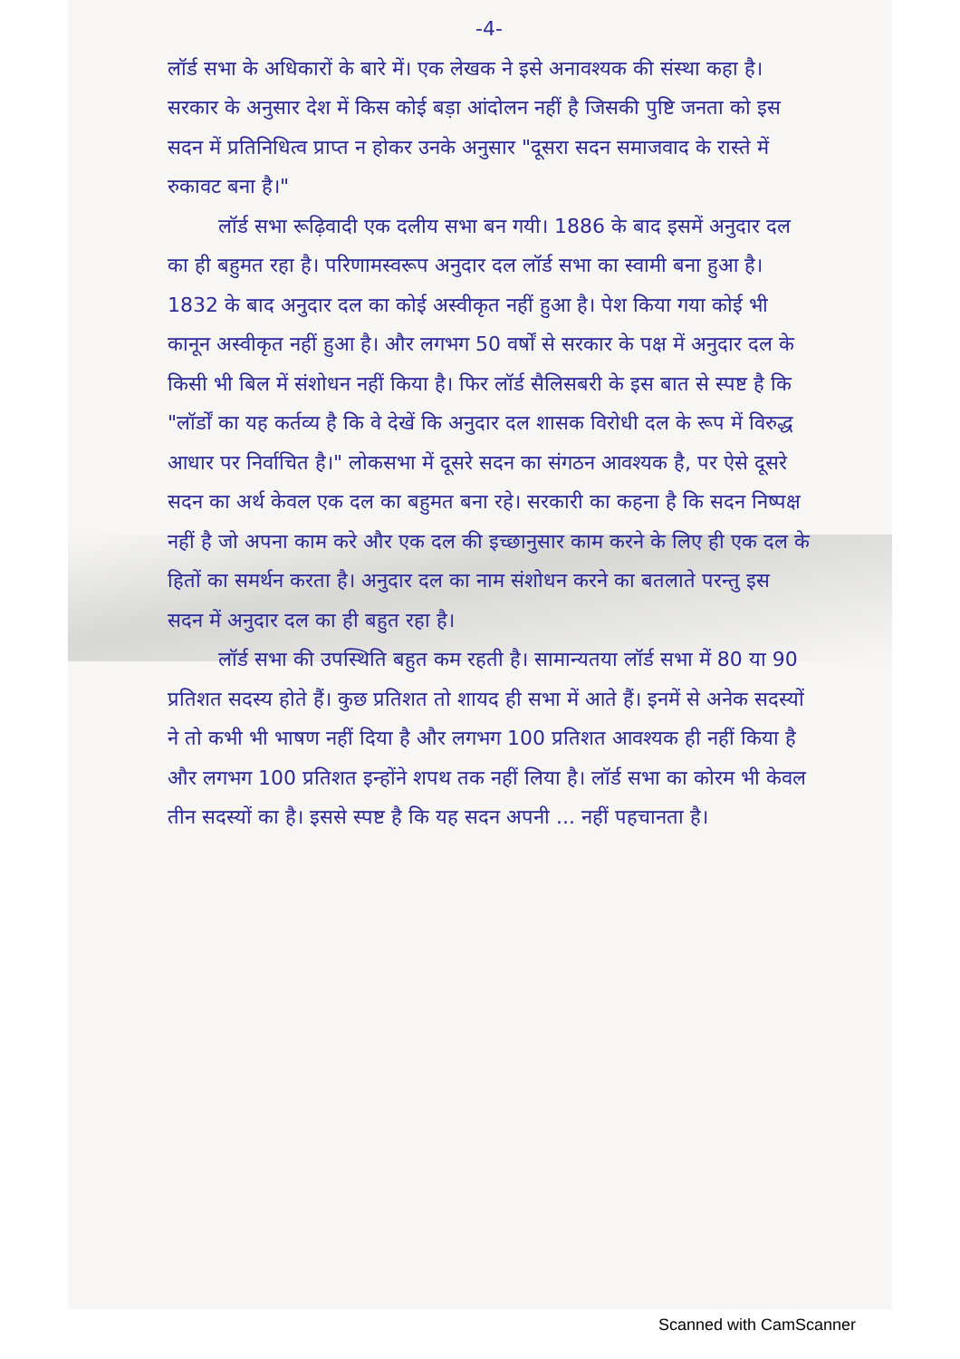-4-
लॉर्ड सभा के अधिकारों के बारे में। एक लेखक ने इसे अनावश्यक की संस्था कहा है। सरकार के अनुसार देश में किस कोई बड़ा आंदोलन नहीं है जिसकी पुष्टि जनता को इस सदन में प्रतिनिधित्व प्राप्त न होकर उनके अनुसार "दूसरा सदन समाजवाद के रास्ते में रुकावट बना है।"
लॉर्ड सभा रूढ़िवादी एक दलीय सभा बन गयी। 1886 के बाद इसमें अनुदार दल का ही बहुमत रहा है। परिणामस्वरूप अनुदार दल लॉर्ड सभा का स्वामी बना हुआ है। 1832 के बाद अनुदार दल का कोई अस्वीकृत नहीं हुआ है। पेश किया गया कोई भी कानून अस्वीकृत नहीं हुआ है। और लगभग 50 वर्षों से सरकार के पक्ष में अनुदार दल के किसी भी बिल में संशोधन नहीं किया है। फिर लॉर्ड सैलिसबरी के इस बात से स्पष्ट है कि "लॉर्डों का यह कर्तव्य है कि वे देखें कि अनुदार दल शासक विरोधी दल के रूप में विरुद्ध आधार पर निर्वाचित है।" लोकसभा में दूसरे सदन का संगठन आवश्यक है, पर ऐसे दूसरे सदन का अर्थ केवल एक दल का बहुमत बना रहे। सरकारी का कहना है कि सदन निष्पक्ष नहीं है जो अपना काम करे और एक दल की इच्छानुसार काम करने के लिए ही एक दल के हितों का समर्थन करता है। अनुदार दल का नाम संशोधन करने का बतलाते परन्तु इस सदन में अनुदार दल का ही बहुत रहा है।
लॉर्ड सभा की उपस्थिति बहुत कम रहती है। सामान्यतया लॉर्ड सभा में 80 या 90 प्रतिशत सदस्य होते हैं। कुछ प्रतिशत तो शायद ही सभा में आते हैं। इनमें से अनेक सदस्यों ने तो कभी भी भाषण नहीं दिया है और लगभग 100 प्रतिशत आवश्यक ही नहीं किया है और लगभग 100 प्रतिशत इन्होंने शपथ तक नहीं लिया है। लॉर्ड सभा का कोरम भी केवल तीन सदस्यों का है। इससे स्पष्ट है कि यह सदन अपनी ... नहीं पहचानता है।
Scanned with CamScanner